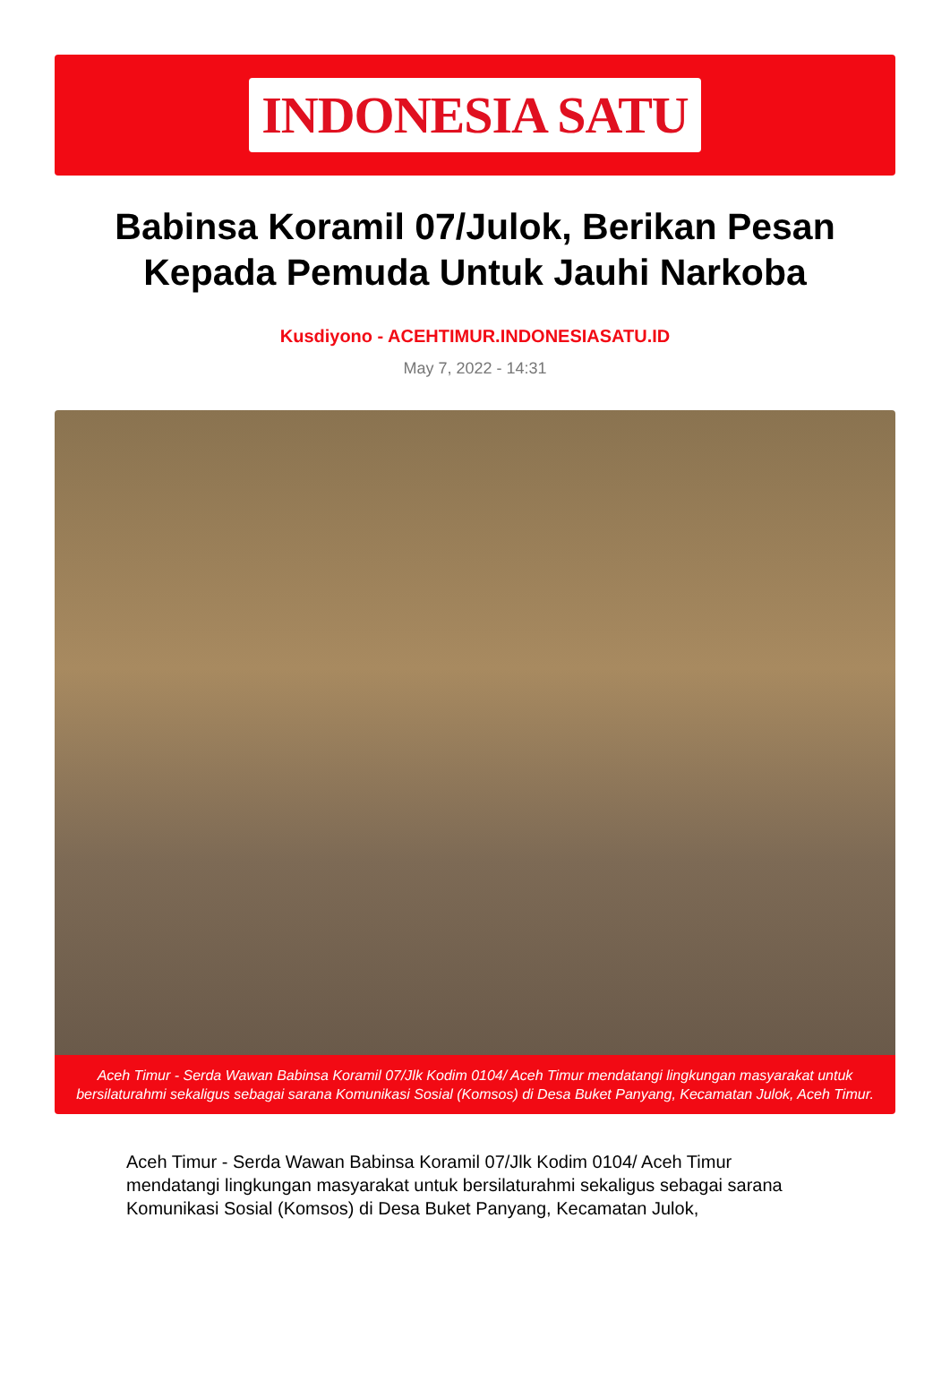INDONESIA SATU
Babinsa Koramil 07/Julok, Berikan Pesan Kepada Pemuda Untuk Jauhi Narkoba
Kusdiyono - ACEHTIMUR.INDONESIASATU.ID
May 7, 2022 - 14:31
Aceh Timur - Serda Wawan Babinsa Koramil 07/Jlk Kodim 0104/ Aceh Timur mendatangi lingkungan masyarakat untuk bersilaturahmi sekaligus sebagai sarana Komunikasi Sosial (Komsos) di Desa Buket Panyang, Kecamatan Julok, Aceh Timur.
Aceh Timur - Serda Wawan Babinsa Koramil 07/Jlk Kodim 0104/ Aceh Timur mendatangi lingkungan masyarakat untuk bersilaturahmi sekaligus sebagai sarana Komunikasi Sosial (Komsos) di Desa Buket Panyang, Kecamatan Julok,